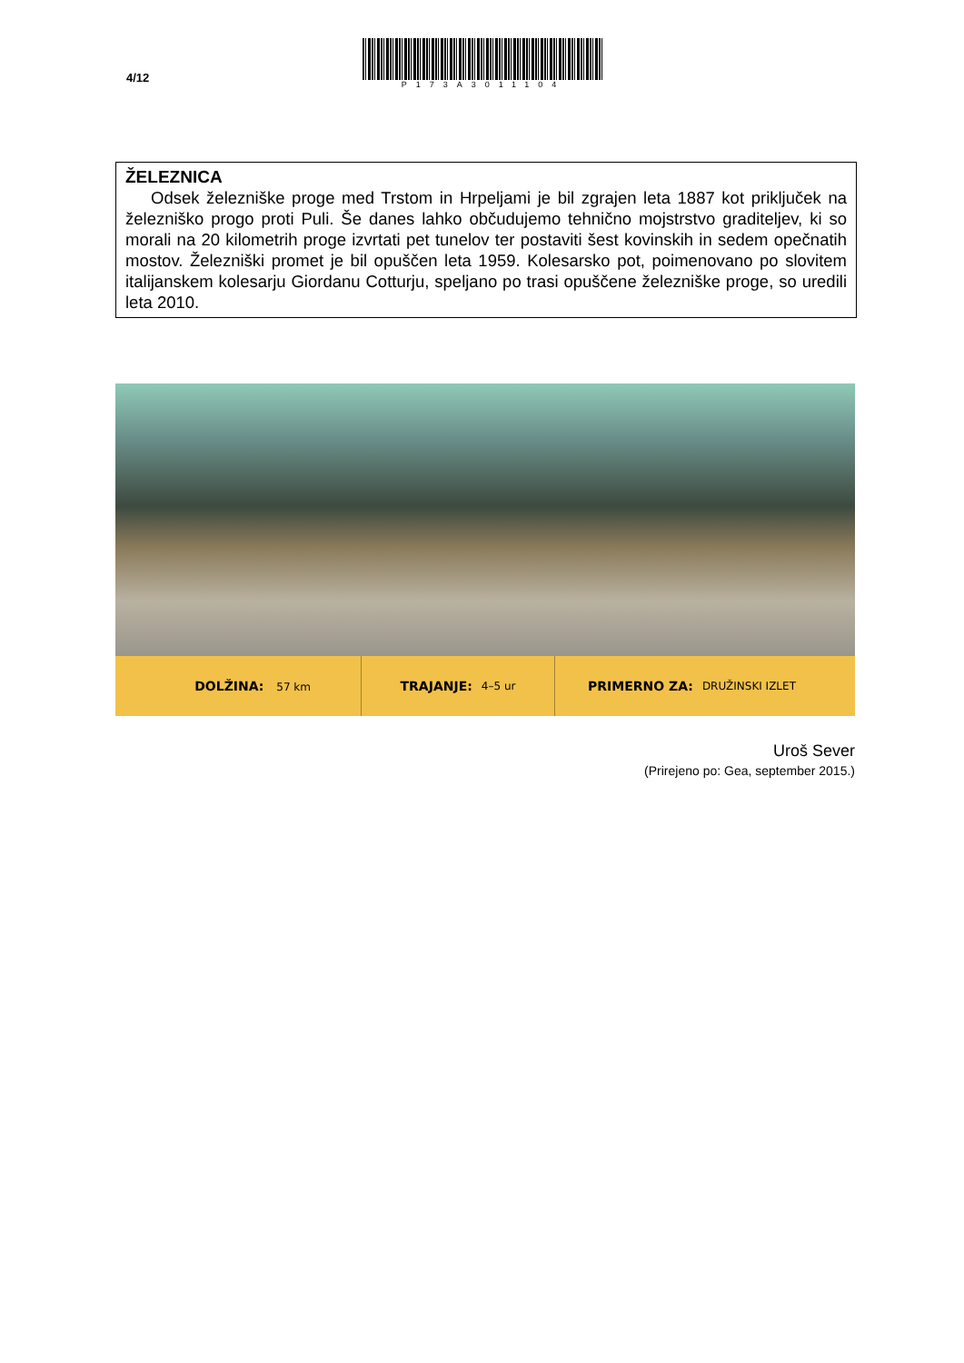4/12
P173A3011104
ŽELEZNICA
Odsek železniške proge med Trstom in Hrpeljami je bil zgrajen leta 1887 kot priključek na železniško progo proti Puli. Še danes lahko občudujemo tehnično mojstrstvo graditeljev, ki so morali na 20 kilometrih proge izvrtati pet tunelov ter postaviti šest kovinskih in sedem opečnatih mostov. Železniški promet je bil opuščen leta 1959. Kolesarsko pot, poimenovano po slovitem italijanskem kolesarju Giordanu Cotturju, speljano po trasi opuščene železniške proge, so uredili leta 2010.
DOLŽINA: 57 km
TRAJANJE: 4–5 ur
PRIMERNO ZA: DRUŽINSKI IZLET
Uroš Sever
(Prirejeno po: Gea, september 2015.)